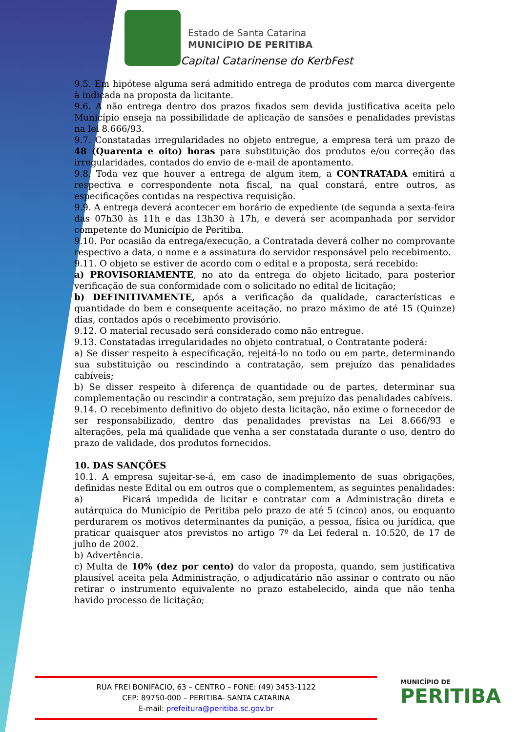Estado de Santa Catarina
MUNICÍPIO DE PERITIBA
Capital Catarinense do KerbFest
9.5. Em hipótese alguma será admitido entrega de produtos com marca divergente à indicada na proposta da licitante.
9.6. A não entrega dentro dos prazos fixados sem devida justificativa aceita pelo Município enseja na possibilidade de aplicação de sansões e penalidades previstas na lei 8.666/93.
9.7. Constatadas irregularidades no objeto entregue, a empresa terá um prazo de 48 (Quarenta e oito) horas para substituição dos produtos e/ou correção das irregularidades, contados do envio de e-mail de apontamento.
9.8. Toda vez que houver a entrega de algum item, a CONTRATADA emitirá a respectiva e correspondente nota fiscal, na qual constará, entre outros, as especificações contidas na respectiva requisição.
9.9. A entrega deverá acontecer em horário de expediente (de segunda a sexta-feira das 07h30 às 11h e das 13h30 à 17h, e deverá ser acompanhada por servidor competente do Município de Peritiba.
9.10. Por ocasião da entrega/execução, a Contratada deverá colher no comprovante respectivo a data, o nome e a assinatura do servidor responsável pelo recebimento.
9.11. O objeto se estiver de acordo com o edital e a proposta, será recebido:
a) PROVISORIAMENTE, no ato da entrega do objeto licitado, para posterior verificação de sua conformidade com o solicitado no edital de licitação;
b) DEFINITIVAMENTE, após a verificação da qualidade, características e quantidade do bem e consequente aceitação, no prazo máximo de até 15 (Quinze) dias, contados após o recebimento provisório.
9.12. O material recusado será considerado como não entregue.
9.13. Constatadas irregularidades no objeto contratual, o Contratante poderá:
a) Se disser respeito à especificação, rejeitá-lo no todo ou em parte, determinando sua substituição ou rescindindo a contratação, sem prejuízo das penalidades cabíveis;
b) Se disser respeito à diferença de quantidade ou de partes, determinar sua complementação ou rescindir a contratação, sem prejuízo das penalidades cabíveis.
9.14. O recebimento definitivo do objeto desta licitação, não exime o fornecedor de ser responsabilizado, dentro das penalidades previstas na Lei 8.666/93 e alterações, pela má qualidade que venha a ser constatada durante o uso, dentro do prazo de validade, dos produtos fornecidos.
10. DAS SANÇÕES
10.1. A empresa sujeitar-se-á, em caso de inadimplemento de suas obrigações, definidas neste Edital ou em outros que o complementem, as seguintes penalidades:
a) Ficará impedida de licitar e contratar com a Administração direta e autárquica do Município de Peritiba pelo prazo de até 5 (cinco) anos, ou enquanto perdurarem os motivos determinantes da punição, a pessoa, física ou jurídica, que praticar quaisquer atos previstos no artigo 7º da Lei federal n. 10.520, de 17 de julho de 2002.
b) Advertência.
c) Multa de 10% (dez por cento) do valor da proposta, quando, sem justificativa plausível aceita pela Administração, o adjudicatário não assinar o contrato ou não retirar o instrumento equivalente no prazo estabelecido, ainda que não tenha havido processo de licitação;
RUA FREI BONIFÁCIO, 63 – CENTRO – FONE: (49) 3453-1122
CEP: 89750-000 – PERITIBA- SANTA CATARINA
E-mail: prefeitura@peritiba.sc.gov.br
MUNICÍPIO DE
PERITIBA